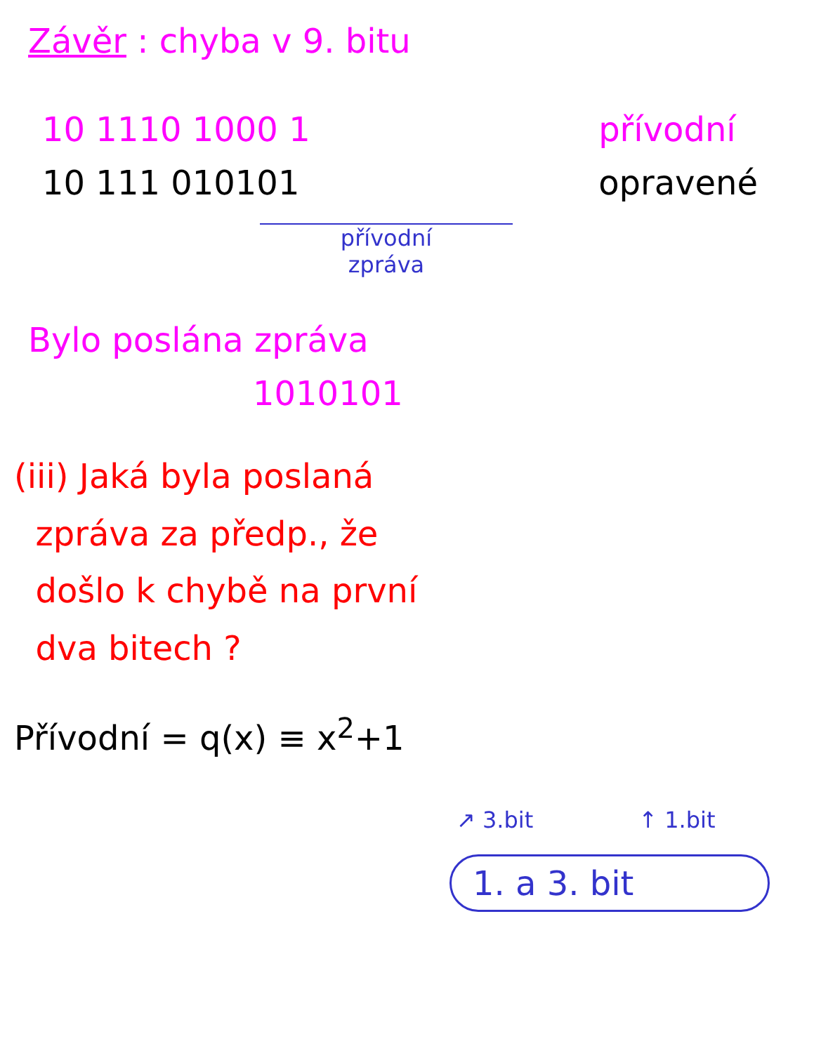Závěr : chyba v 9. bitu
10 1110 1000 1
10 111 010101
přívodní
zpráva
přívodní
opravené
Bylo poslána zpráva
1010101
(iii) Jaká byla poslaná
zpráva za předp., že
došlo k chybě na první
dva bitech ?
Přívodní = q(x) ≡ x<sup>2</sup>+1
↗ 3.bit ↑ 1.bit
1. a 3. bit